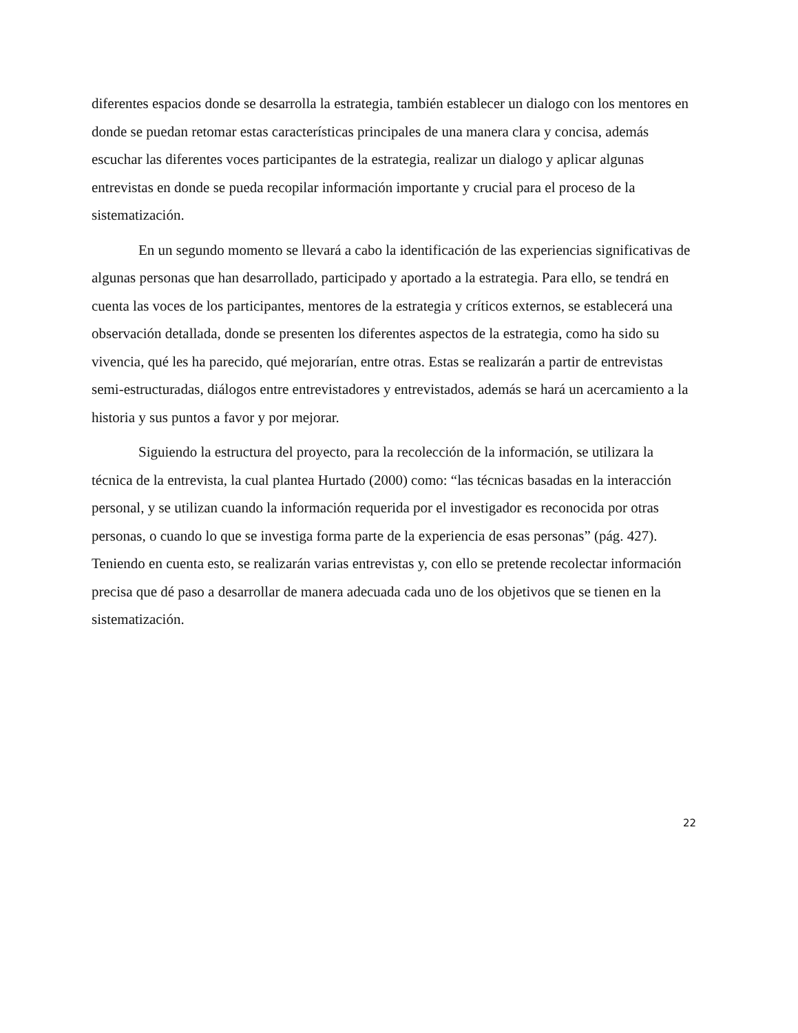diferentes espacios donde se desarrolla la estrategia, también establecer un dialogo con los mentores en donde se puedan retomar estas características principales de una manera clara y concisa, además escuchar las diferentes voces participantes de la estrategia, realizar un dialogo y aplicar algunas entrevistas en donde se pueda recopilar información importante y crucial para el proceso de la sistematización.
En un segundo momento se llevará a cabo la identificación de las experiencias significativas de algunas personas que han desarrollado, participado y aportado a la estrategia. Para ello, se tendrá en cuenta las voces de los participantes, mentores de la estrategia y críticos externos, se establecerá una observación detallada, donde se presenten los diferentes aspectos de la estrategia, como ha sido su vivencia, qué les ha parecido, qué mejorarían, entre otras. Estas se realizarán a partir de entrevistas semi-estructuradas, diálogos entre entrevistadores y entrevistados, además se hará un acercamiento a la historia y sus puntos a favor y por mejorar.
Siguiendo la estructura del proyecto, para la recolección de la información, se utilizara la técnica de la entrevista, la cual plantea Hurtado (2000) como: “las técnicas basadas en la interacción personal, y se utilizan cuando la información requerida por el investigador es reconocida por otras personas, o cuando lo que se investiga forma parte de la experiencia de esas personas” (pág. 427). Teniendo en cuenta esto, se realizarán varias entrevistas y, con ello se pretende recolectar información precisa que dé paso a desarrollar de manera adecuada cada uno de los objetivos que se tienen en la sistematización.
22